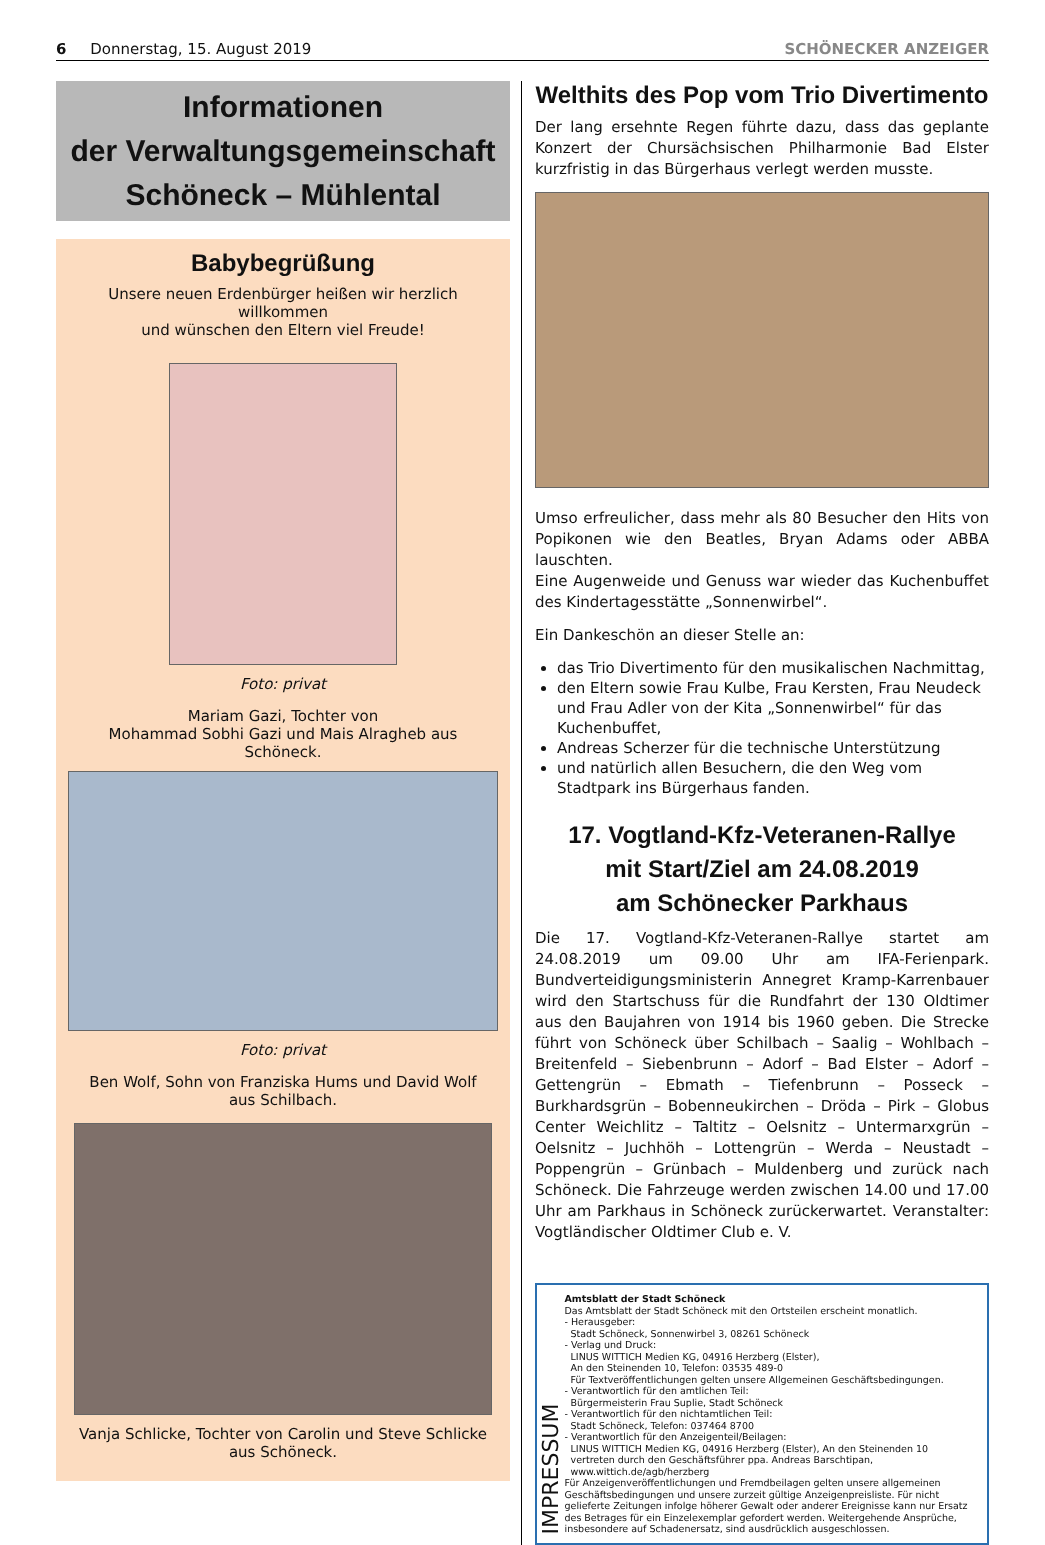6 Donnerstag, 15. August 2019 SCHÖNECKER ANZEIGER
Informationen
der Verwaltungsgemeinschaft
Schöneck – Mühlental
Babybegrüßung
Unsere neuen Erdenbürger heißen wir herzlich willkommen
und wünschen den Eltern viel Freude!
Foto: privat
Mariam Gazi, Tochter von
Mohammad Sobhi Gazi und Mais Alragheb aus Schöneck.
Foto: privat
Ben Wolf, Sohn von Franziska Hums und David Wolf
aus Schilbach.
Vanja Schlicke, Tochter von Carolin und Steve Schlicke
aus Schöneck.
Welthits des Pop vom Trio Divertimento
Der lang ersehnte Regen führte dazu, dass das geplante Konzert der Chursächsischen Philharmonie Bad Elster kurzfristig in das Bürgerhaus verlegt werden musste.
Umso erfreulicher, dass mehr als 80 Besucher den Hits von Popikonen wie den Beatles, Bryan Adams oder ABBA lauschten.
Eine Augenweide und Genuss war wieder das Kuchenbuffet des Kindertagesstätte „Sonnenwirbel“.
Ein Dankeschön an dieser Stelle an:
das Trio Divertimento für den musikalischen Nachmittag,
den Eltern sowie Frau Kulbe, Frau Kersten, Frau Neudeck und Frau Adler von der Kita „Sonnenwirbel“ für das Kuchenbuffet,
Andreas Scherzer für die technische Unterstützung
und natürlich allen Besuchern, die den Weg vom Stadtpark ins Bürgerhaus fanden.
17. Vogtland-Kfz-Veteranen-Rallye
mit Start/Ziel am 24.08.2019
am Schönecker Parkhaus
Die 17. Vogtland-Kfz-Veteranen-Rallye startet am 24.08.2019 um 09.00 Uhr am IFA-Ferienpark. Bundverteidigungsministerin Annegret Kramp-Karrenbauer wird den Startschuss für die Rundfahrt der 130 Oldtimer aus den Baujahren von 1914 bis 1960 geben. Die Strecke führt von Schöneck über Schilbach – Saalig – Wohlbach – Breitenfeld – Siebenbrunn – Adorf – Bad Elster – Adorf – Gettengrün – Ebmath – Tiefenbrunn – Posseck – Burkhardsgrün – Bobenneukirchen – Dröda – Pirk – Globus Center Weichlitz – Taltitz – Oelsnitz – Untermarxgrün – Oelsnitz – Juchhöh – Lottengrün – Werda – Neustadt – Poppengrün – Grünbach – Muldenberg und zurück nach Schöneck. Die Fahrzeuge werden zwischen 14.00 und 17.00 Uhr am Parkhaus in Schöneck zurückerwartet. Veranstalter: Vogtländischer Oldtimer Club e. V.
IMPRESSUM
Amtsblatt der Stadt Schöneck
Das Amtsblatt der Stadt Schöneck mit den Ortsteilen erscheint monatlich.
- Herausgeber:
Stadt Schöneck, Sonnenwirbel 3, 08261 Schöneck
- Verlag und Druck:
LINUS WITTICH Medien KG, 04916 Herzberg (Elster),
An den Steinenden 10, Telefon: 03535 489-0
Für Textveröffentlichungen gelten unsere Allgemeinen Geschäftsbedingungen.
- Verantwortlich für den amtlichen Teil:
Bürgermeisterin Frau Suplie, Stadt Schöneck
- Verantwortlich für den nichtamtlichen Teil:
Stadt Schöneck, Telefon: 037464 8700
- Verantwortlich für den Anzeigenteil/Beilagen:
LINUS WITTICH Medien KG, 04916 Herzberg (Elster), An den Steinenden 10
vertreten durch den Geschäftsführer ppa. Andreas Barschtipan,
www.wittich.de/agb/herzberg
Für Anzeigenveröffentlichungen und Fremdbeilagen gelten unsere allgemeinen Geschäftsbedingungen und unsere zurzeit gültige Anzeigenpreisliste. Für nicht gelieferte Zeitungen infolge höherer Gewalt oder anderer Ereignisse kann nur Ersatz des Betrages für ein Einzelexemplar gefordert werden. Weitergehende Ansprüche, insbesondere auf Schadenersatz, sind ausdrücklich ausgeschlossen.